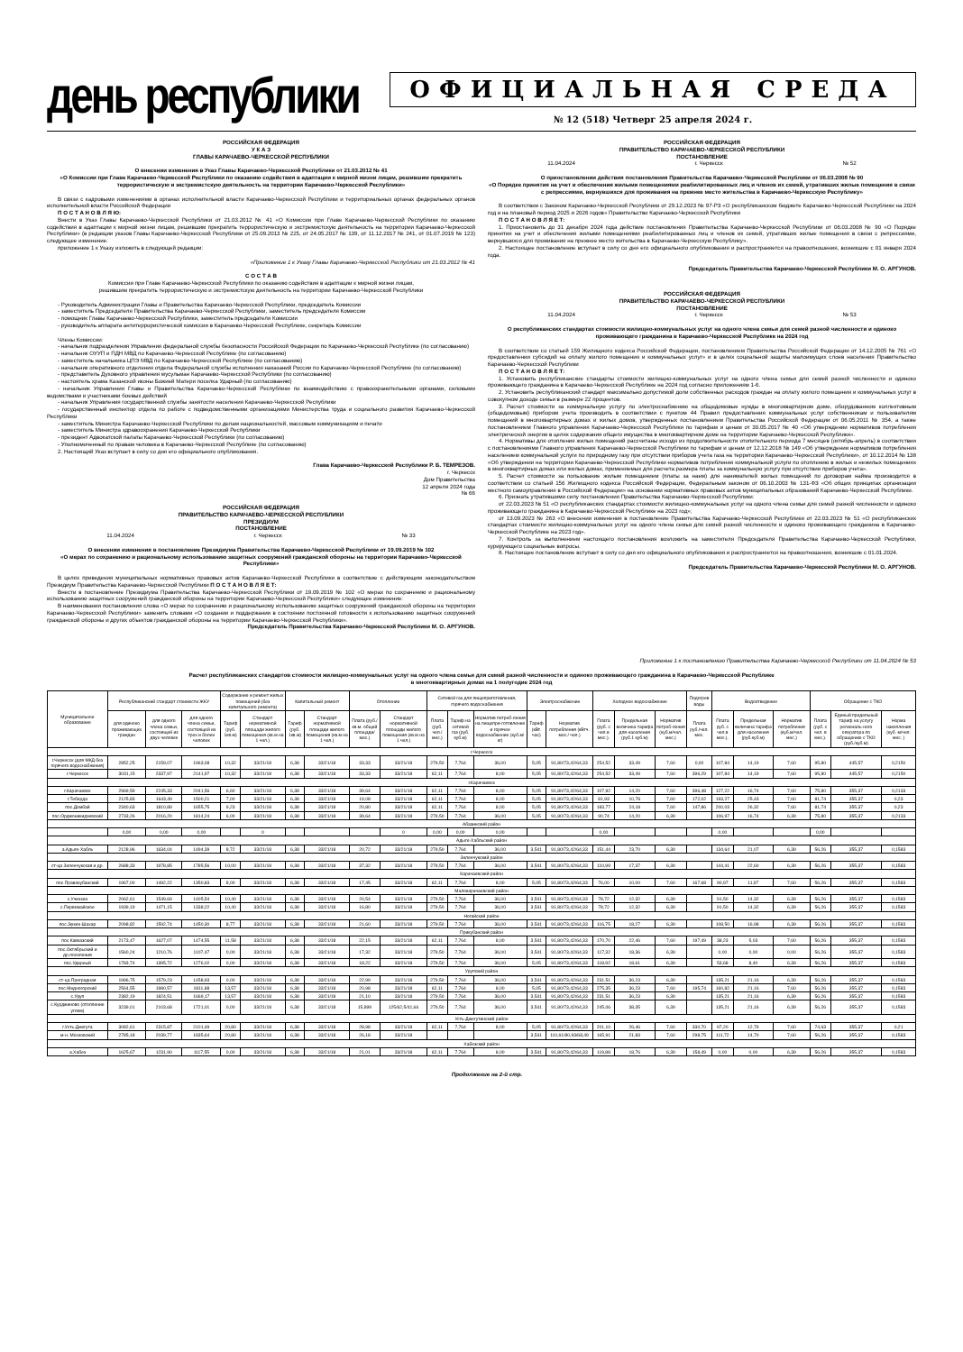день республики
ОФИЦИАЛЬНАЯ СРЕДА
№ 12 (518) Четверг 25 апреля 2024 г.
РОССИЙСКАЯ ФЕДЕРАЦИЯ
У К А З
ГЛАВЫ КАРАЧАЕВО-ЧЕРКЕССКОЙ РЕСПУБЛИКИ
О внесении изменения в Указ Главы Карачаево-Черкесской Республики от 21.03.2012 № 41
«О Комиссии при Главе Карачаево-Черкесской Республики по оказанию содействия в адаптации к мирной жизни лицам, решившим прекратить террористическую и экстремистскую деятельность на территории Карачаево-Черкесской Республики»
В связи с кадровыми изменениями в органах исполнительной власти Карачаево-Черкесской Республики и территориальных органах федеральных органов исполнительной власти Российской Федерации
П О С Т А Н О В Л Я Ю:
Внести в Указ Главы Карачаево-Черкесской Республики от 21.03.2012 № 41 «О Комиссии при Главе Карачаево-Черкесской Республики по оказанию содействия в адаптации к мирной жизни лицам, решившим прекратить террористическую и экстремистскую деятельность на территории Карачаево-Черкесской Республики» (в редакции указов Главы Карачаево-Черкесской Республики от 25.09.2013 № 225, от 24.05.2017 № 139, от 11.12.2017 № 241, от 01.07.2019 № 123) следующее изменение:
приложение 1 к Указу изложить в следующей редакции:
«Приложение 1 к Указу Главы Карачаево-Черкесской Республики от 21.03.2012 № 41
С О С Т А В
Комиссии при Главе Карачаево-Черкесской Республики по оказанию содействия в адаптации к мирной жизни лицам,
решившим прекратить террористическую и экстремистскую деятельность на территории Карачаево-Черкесской Республики
- Руководитель Администрации Главы и Правительства Карачаево-Черкесской Республики, председатель Комиссии
- заместитель Председателя Правительства Карачаево-Черкесской Республики, заместитель председателя Комиссии
- помощник Главы Карачаево-Черкесской Республики, заместитель председателя Комиссии
- руководитель аппарата антитеррористической комиссии в Карачаево-Черкесской Республике, секретарь Комиссии
Члены Комиссии:
- начальник подразделения Управления федеральной службы безопасности Российской Федерации по Карачаево-Черкесской Республике (по согласованию)
- начальник ОУУП и ПДН МВД по Карачаево-Черкесской Республике (по согласованию)
- заместитель начальника ЦПЭ МВД по Карачаево-Черкесской Республике (по согласованию)
- начальник оперативного отделения отдела Федеральной службы исполнения наказаний России по Карачаево-Черкесской Республике (по согласованию)
- представитель Духовного управления мусульман Карачаево-Черкесской Республики (по согласованию)
- настоятель храма Казанской иконы Божией Матери поселка Ударный (по согласованию)
- начальник Управления Главы и Правительства Карачаево-Черкесской Республики по взаимодействию с правоохранительными органами, силовыми ведомствами и участниками боевых действий
- начальник Управления государственной службы занятости населения Карачаево-Черкесской Республики
- государственный инспектор отдела по работе с подведомственными организациями Министерства труда и социального развития Карачаево-Черкесской Республики
- заместитель Министра Карачаево-Черкесской Республики по делам национальностей, массовым коммуникациям и печати
- заместитель Министра здравоохранения Карачаево-Черкесской Республики
- президент Адвокатской палаты Карачаево-Черкесской Республики (по согласованию)
- Уполномоченный по правам человека в Карачаево-Черкесской Республике (по согласованию)
2. Настоящий Указ вступает в силу со дня его официального опубликования.
Глава Карачаево-Черкесской Республики Р. Б. ТЕМРЕЗОВ.
г. Черкесск
Дом Правительства
12 апреля 2024 года
№ 66
РОССИЙСКАЯ ФЕДЕРАЦИЯ
ПРАВИТЕЛЬСТВО КАРАЧАЕВО-ЧЕРКЕССКОЙ РЕСПУБЛИКИ
ПРЕЗИДИУМ
ПОСТАНОВЛЕНИЕ
11.04.2024 г. Черкесск № 33
О внесении изменения в постановление Президиума Правительства Карачаево-Черкесской Республики от 19.09.2019 № 102
«О мерах по сохранению и рациональному использованию защитных сооружений гражданской обороны на территории Карачаево-Черкесской Республики»
В целях приведения муниципальных нормативных правовых актов Карачаево-Черкесской Республики в соответствие с действующим законодательством Президиум Правительства Карачаево-Черкесской Республики П О С Т А Н О В Л Я Е Т:
Внести в постановление Президиума Правительства Карачаево-Черкесской Республики от 19.09.2019 № 102 «О мерах по сохранению и рациональному использованию защитных сооружений гражданской обороны на территории Карачаево-Черкесской Республики» следующее изменение:
В наименовании постановления слова «О мерах по сохранению и рациональному использованию защитных сооружений гражданской обороны на территории Карачаево-Черкесской Республики» заменить словами «О создании и поддержании в состоянии постоянной готовности к использованию защитных сооружений гражданской обороны и других объектов гражданской обороны на территории Карачаево-Черкесской Республики».
Председатель Правительства Карачаево-Черкесской Республики М. О. АРГУНОВ.
РОССИЙСКАЯ ФЕДЕРАЦИЯ
ПРАВИТЕЛЬСТВО КАРАЧАЕВО-ЧЕРКЕССКОЙ РЕСПУБЛИКИ
ПОСТАНОВЛЕНИЕ
11.04.2024 г. Черкесск № 52
О приостановлении действия постановления Правительства Карачаево-Черкесской Республики от 06.03.2008 № 90
«О Порядке принятия на учет и обеспечения жилыми помещениями реабилитированных лиц и членов их семей, утративших жилые помещения в связи с репрессиями, вернувшихся для проживания на прежнее место жительства в Карачаево-Черкесскую Республику»
В соответствии с Законом Карачаево-Черкесской Республики от 29.12.2023 № 97-РЗ «О республиканском бюджете Карачаево-Черкесской Республики на 2024 год и на плановый период 2025 и 2026 годов» Правительство Карачаево-Черкесской Республики
П О С Т А Н О В Л Я Е Т:
1. Приостановить до 31 декабря 2024 года действие постановления Правительства Карачаево-Черкесской Республики от 06.03.2008 № 90 «О Порядке принятия на учет и обеспечения жилыми помещениями реабилитированных лиц и членов их семей, утративших жилые помещения в связи с репрессиями, вернувшихся для проживания на прежнее место жительства в Карачаево-Черкесскую Республику».
2. Настоящее постановление вступает в силу со дня его официального опубликования и распространяется на правоотношения, возникшие с 01 января 2024 года.
Председатель Правительства Карачаево-Черкесской Республики М. О. АРГУНОВ.
РОССИЙСКАЯ ФЕДЕРАЦИЯ
ПРАВИТЕЛЬСТВО КАРАЧАЕВО-ЧЕРКЕССКОЙ РЕСПУБЛИКИ
ПОСТАНОВЛЕНИЕ
11.04.2024 г. Черкесск № 53
О республиканских стандартах стоимости жилищно-коммунальных услуг на одного члена семьи для семей разной численности и одиноко проживающего гражданина в Карачаево-Черкесской Республике на 2024 год
В соответствии со статьей 159 Жилищного кодекса Российской Федерации, постановлением Правительства Российской Федерации от 14.12.2005 № 761 «О предоставлении субсидий на оплату жилого помещения и коммунальных услуг» и в целях социальной защиты малоимущих слоев населения Правительство Карачаево-Черкесской Республики
П О С Т А Н О В Л Я Е Т:
1. Установить республиканские стандарты стоимости жилищно-коммунальных услуг на одного члена семьи для семей разной численности и одиноко проживающего гражданина в Карачаево-Черкесской Республике на 2024 год согласно приложениям 1-6.
2. Установить республиканский стандарт максимально допустимой доли собственных расходов граждан на оплату жилого помещения и коммунальных услуг в совокупном доходе семьи в размере 22 процентов.
3. Расчет стоимости за коммунальную услугу по электроснабжению на общедомовые нужды в многоквартирном доме, оборудованном коллективным (общедомовым) прибором учета производить в соответствии с пунктом 44 Правил предоставления коммунальных услуг собственникам и пользователям помещений в многоквартирных домах и жилых домов, утвержденных постановлением Правительства Российской Федерации от 06.05.2011 № 354, а также постановлением Главного управления Карачаево-Черкесской Республики по тарифам и ценам от 30.05.2017 № 40 «Об утверждении нормативов потребления электрической энергии в целях содержания общего имущества в многоквартирном доме на территории Карачаево-Черкесской Республики».
4. Нормативы для отопления жилых помещений рассчитаны исходя из продолжительности отопительного периода 7 месяцев (октябрь-апрель) в соответствии с постановлениями Главного управления Карачаево-Черкесской Республики по тарифам и ценам от 12.12.2018 № 149 «Об утверждении нормативов потребления населением коммунальной услуги по природному газу при отсутствии приборов учета газа на территории Карачаево-Черкесской Республики», от 10.12.2014 № 138 «Об утверждении на территории Карачаево-Черкесской Республики нормативов потребления коммунальной услуги по отоплению в жилых и нежилых помещениях в многоквартирных домах или жилых домах, применяемых для расчета размера платы за коммунальную услугу при отсутствии приборов учета».
5. Расчет стоимости за пользование жилым помещением (платы за наем) для нанимателей жилых помещений по договорам найма производится в соответствии со статьей 156 Жилищного кодекса Российской Федерации, Федеральным законом от 06.10.2003 № 131-ФЗ «Об общих принципах организации местного самоуправления в Российской Федерации» на основании нормативных правовых актов муниципальных образований Карачаево-Черкесской Республики.
6. Признать утратившими силу постановления Правительства Карачаево-Черкесской Республики:
от 22.03.2023 № 51 «О республиканских стандартах стоимости жилищно-коммунальных услуг на одного члена семьи для семей разной численности и одиноко проживающего гражданина в Карачаево-Черкесской Республике на 2023 год»;
от 13.09.2023 № 263 «О внесении изменения в постановление Правительства Карачаево-Черкесской Республики от 22.03.2023 № 51 «О республиканских стандартах стоимости жилищно-коммунальных услуг на одного члена семьи для семей разной численности и одиноко проживающего гражданина в Карачаево-Черкесской Республике на 2023 год».
7. Контроль за выполнением настоящего постановления возложить на заместителя Председателя Правительства Карачаево-Черкесской Республики, курирующего социальные вопросы.
8. Настоящее постановление вступает в силу со дня его официального опубликования и распространяется на правоотношения, возникшие с 01.01.2024.
Председатель Правительства Карачаево-Черкесской Республики М. О. АРГУНОВ.
Приложение 1 к постановлению Правительства Карачаево-Черкесской Республики от 11.04.2024 № 53
Расчет республиканских стандартов стоимости жилищно-коммунальных услуг на одного члена семьи для семей разной численности и одиноко проживающего гражданина в Карачаево-Черкесской Республике
в многоквартирных домах на 1 полугодие 2024 год
| Муниципальное образование | Республиканский стандарт стоимости ЖКУ | | | Содержание и ремонт жилых помещений (без капитального ремонта) | | Капитальный ремонт | | Отопление | | Сетевой газ для пищеприготовления, горячего водоснабжения | | | Электроснабжение | | Холодное водоснабжение | | | Подогрев воды | Водоотведение | | | Обращение с ТКО | | |
| --- | --- | --- | --- | --- | --- | --- | --- | --- | --- | --- | --- | --- | --- | --- | --- | --- | --- | --- | --- | --- | --- | --- | --- | --- |
| | для одиноко проживающих граждан | для одного члена семьи, состоящей из двух человек | для одного члена семьи, состоящей из трех и более человек | Тариф (руб. 1кв.м) | Стандарт нормативной площади жилого помещения (кв.м на 1 чел.) | Тариф (руб. 1кв.м) | Стандарт нормативной площади жилого помещения (кв.м на 1 чел.) | Плата (руб./кв.м. общей площади/мес.) | Стандарт нормативной площади жилого помещения (кв.м на 1 чел.) | Плата (руб. чел./мес.) | Тариф на сетевой газ (руб. куб.м) | Норматив потреб-ления на пищепри-готовление и горячее водоснабжение (куб.м/кг) | Тариф (кВт. час) | Норматив потребления (кВтч. мес./ чел.) | Плата (руб. с чел.в мес.). | Предельная величина тарифа для населения (руб.1 куб.м) | Норматив потреб-ления (куб.м/чел. мес.) | Плата руб./чел. мес. | Плата руб. с чел.в мес.). | Предельная величина тарифа для населения (руб.куб.м) | Норматив потребления (куб.м/чел. мес.) | Плата (руб. с чел. в мес.). | Единый предельный тариф на услугу региональ-ного оператора по обращению с ТКО (руб./куб.м) | Норма накопления (куб. м/чел. мес. ) |
| г.Черкесск | | | | | | | | | | | | | | | | | | | | | | | | |
| г.Черкесск (для МКД без горячего водоснабжения) | 2852,25 | 2159,07 | 1963,08 | 10,32 | 33/21/18 | 6,38 | 33/21/18 | 33,33 | 33/21/18 | 279,50 | 7,764 | 36,00 | 5,05 | 91,80/73,42/64,33 | 254,52 | 33,49 | 7,60 | 0,00 | 107,84 | 14,19 | 7,60 | 95,80 | 445,57 | 0,2150 |
| г.Черкесск | 3031,15 | 2337,97 | 2141,97 | 10,32 | 33/21/18 | 6,38 | 33/21/18 | 33,33 | 33/21/18 | 62,11 | 7,764 | 8,00 | 5,05 | 91,80/73,42/64,33 | 254,52 | 33,49 | 7,60 | 396,29 | 107,84 | 14,19 | 7,60 | 95,80 | 445,57 | 0,2150 |
| г.Карачаевск | | | | | | | | | | | | | | | | | | | | | | | | |
| г.Карачаевск | 2969,59 | 2245,33 | 2041,56 | 6,60 | 33/21/18 | 6,38 | 33/21/18 | 39,64 | 33/21/18 | 62,11 | 7,764 | 8,00 | 5,05 | 91,80/73,42/64,33 | 107,92 | 14,20 | 7,60 | 396,48 | 127,22 | 16,74 | 7,60 | 75,80 | 355,37 | 0,2133 |
| г.Теберда | 2125,83 | 1643,49 | 1500,21 | 7,00 | 33/21/18 | 6,38 | 33/21/18 | 19,08 | 33/21/18 | 62,11 | 7,764 | 8,00 | 5,05 | 91,80/73,42/64,33 | 81,93 | 10,78 | 7,60 | 172,02 | 193,27 | 25,43 | 7,60 | 81,74 | 355,37 | 0,23 |
| пос.Домбай | 2340,63 | 1810,89 | 1655,75 | 9,23 | 33/21/18 | 6,38 | 33/21/18 | 20,80 | 33/21/18 | 62,11 | 7,764 | 8,00 | 5,05 | 91,80/73,42/64,33 | 183,77 | 24,18 | 7,60 | 147,86 | 200,03 | 26,32 | 7,60 | 81,74 | 355,37 | 0,23 |
| пос.Орджоникидзевский | 2733,26 | 2016,20 | 1814,24 | 6,00 | 33/21/18 | 6,38 | 33/21/18 | 39,64 | 33/21/18 | 279,50 | 7,764 | 36,00 | 5,05 | 91,80/73,42/64,33 | 90,74 | 14,20 | 6,39 | | 106,97 | 16,74 | 6,39 | 75,80 | 355,37 | 0,2133 |
| Абазинский район | | | | | | | | | | | | | | | | | | | | | | | | |
| | 0,00 | 0,00 | 0,00 | | 0 | | | | 0 | 0,00 | 0,00 | 0,00 | | | 0,00 | | | | 0,00 | | | 0,00 | | |
| Адыге-Хабльский район | | | | | | | | | | | | | | | | | | | | | | | | |
| а.Адыге-Хабль | 2128,96 | 1634,04 | 1494,39 | 8,72 | 33/21/18 | 6,38 | 33/21/18 | 20,72 | 33/21/18 | 279,50 | 7,764 | 36,00 | 3,541 | 91,80/73,42/64,33 | 151,44 | 23,70 | 6,39 | | 134,64 | 21,07 | 6,39 | 56,26 | 355,37 | 0,1583 |
| Зеленчукский район | | | | | | | | | | | | | | | | | | | | | | | | |
| ст-ца Зеленчукская и др. | 2688,33 | 1978,85 | 1785,56 | 10,00 | 33/21/18 | 6,38 | 33/21/18 | 37,32 | 33/21/18 | 279,50 | 7,764 | 36,00 | 3,541 | 91,80/73,42/64,33 | 110,99 | 17,37 | 6,39 | | 144,41 | 22,60 | 6,39 | 56,26 | 355,37 | 0,1583 |
| Карачаевский район | | | | | | | | | | | | | | | | | | | | | | | | |
| пос.Правокубанский | 1967,00 | 1492,22 | 1350,83 | 8,00 | 33/21/18 | 6,38 | 33/21/18 | 17,45 | 33/21/18 | 62,11 | 7,764 | 8,00 | 5,05 | 91,80/73,42/64,33 | 76,00 | 10,00 | 7,60 | 167,68 | 90,97 | 11,97 | 7,60 | 56,26 | 355,37 | 0,1583 |
| Малокарачаевский район | | | | | | | | | | | | | | | | | | | | | | | | |
| с.Учкекен | 2062,61 | 1549,69 | 1405,54 | 10,40 | 33/21/18 | 6,38 | 33/21/18 | 20,54 | 33/21/18 | 279,50 | 7,764 | 36,00 | 3,541 | 91,80/73,42/64,33 | 78,72 | 12,32 | 6,39 | | 91,50 | 14,32 | 6,39 | 56,26 | 355,37 | 0,1583 |
| с.Первомайское | 1939,19 | 1471,15 | 1338,22 | 10,40 | 33/21/18 | 6,38 | 33/21/18 | 16,80 | 33/21/18 | 279,50 | 7,764 | 36,00 | 3,541 | 91,80/73,42/64,33 | 78,72 | 12,32 | 6,39 | | 91,50 | 14,32 | 6,39 | 56,26 | 355,37 | 0,1583 |
| Ногайский район | | | | | | | | | | | | | | | | | | | | | | | | |
| пос.Эркен-Шахар | 2098,82 | 1592,74 | 1450,30 | 8,77 | 33/21/18 | 6,38 | 33/21/18 | 21,60 | 33/21/18 | 279,50 | 7,764 | 36,00 | 3,541 | 91,80/73,42/64,33 | 116,75 | 18,27 | 6,39 | | 108,50 | 16,98 | 6,39 | 56,26 | 355,37 | 0,1583 |
| Прикубанский район | | | | | | | | | | | | | | | | | | | | | | | | |
| пос.Кавказский | 2173,47 | 1627,07 | 1474,55 | 11,58 | 33/21/18 | 6,38 | 33/21/18 | 22,15 | 33/21/18 | 62,11 | 7,764 | 8,00 | 3,541 | 91,80/73,42/64,33 | 170,70 | 22,46 | 7,60 | 197,49 | 38,23 | 5,03 | 7,60 | 56,26 | 355,37 | 0,1583 |
| пос.Октябрьский и др.поселения | 1560,24 | 1210,76 | 1107,47 | 0,00 | 33/21/18 | 6,38 | 33/21/18 | 17,32 | 33/21/18 | 279,50 | 7,764 | 36,00 | 3,541 | 91,80/73,42/64,33 | 117,32 | 18,36 | 6,39 | | 0,00 | 0,00 | 0,00 | 56,26 | 355,37 | 0,1583 |
| пос.Ударный | 1783,74 | 1395,72 | 1276,02 | 0,00 | 33/21/18 | 6,38 | 33/21/18 | 18,22 | 33/21/18 | 279,50 | 7,764 | 36,00 | 5,05 | 91,80/73,42/64,33 | 118,92 | 18,61 | 6,39 | | 53,68 | 8,40 | 6,39 | 56,26 | 355,37 | 0,1583 |
| Урупский район | | | | | | | | | | | | | | | | | | | | | | | | |
| ст-ца Преградная | 1996,75 | 1579,23 | 1458,93 | 0,00 | 33/21/18 | 6,38 | 33/21/18 | 22,99 | 33/21/18 | 279,50 | 7,764 | 36,00 | 3,541 | 91,80/73,42/64,33 | 231,51 | 36,23 | 6,39 | | 135,21 | 21,16 | 6,39 | 56,26 | 355,37 | 0,1583 |
| пос.Медногорский | 2564,55 | 1980,57 | 1811,88 | 13,57 | 33/21/18 | 6,38 | 33/21/18 | 20,98 | 33/21/18 | 62,11 | 7,764 | 8,00 | 5,05 | 91,80/73,42/64,33 | 275,35 | 36,23 | 7,60 | 195,74 | 160,82 | 21,16 | 7,60 | 56,26 | 355,37 | 0,1583 |
| с.Уруп | 2382,19 | 1824,51 | 1669,17 | 13,57 | 33/21/18 | 6,38 | 33/21/18 | 21,10 | 33/21/18 | 279,50 | 7,764 | 36,00 | 3,541 | 91,80/73,42/64,33 | 231,51 | 36,23 | 6,39 | | 135,21 | 21,16 | 6,39 | 56,26 | 355,37 | 0,1583 |
| с.Курджиново (отопление углем) | 3239,01 | 2103,68 | 1721,01 | 0,00 | 33/21/18 | 6,38 | 33/21/18 | 15,899 | 125/62,5/41,66 | 279,50 | 7,764 | 36,00 | 3,541 | 91,80/73,42/64,33 | 245,06 | 38,35 | 6,39 | | 135,21 | 21,16 | 6,39 | 56,26 | 355,37 | 0,1583 |
| Усть-Джегутинский район | | | | | | | | | | | | | | | | | | | | | | | | |
| г.Усть-Джегута | 3082,61 | 2315,87 | 2101,49 | 20,80 | 33/21/18 | 6,38 | 33/21/18 | 28,98 | 33/21/18 | 62,11 | 7,764 | 8,00 | 5,05 | 91,80/73,42/64,33 | 201,10 | 26,46 | 7,60 | 330,70 | 97,20 | 12,79 | 7,60 | 74,63 | 355,37 | 0,21 |
| м-н. Московский | 2785,18 | 2039,77 | 1835,64 | 20,80 | 33/21/18 | 6,38 | 33/21/18 | 26,18 | 33/21/18 | | | | 3,541 | 110,61/80,93/68,49 | 165,91 | 21,83 | 7,60 | 298,75 | 111,72 | 14,70 | 7,60 | 56,26 | 355,37 | 0,1583 |
| Хабезский район | | | | | | | | | | | | | | | | | | | | | | | | |
| а.Хабез | 1625,67 | 1231,90 | 1117,55 | 0,00 | 33/21/18 | 6,38 | 33/21/18 | 21,01 | 33/21/18 | 62,11 | 7,764 | 8,00 | 3,541 | 91,80/73,42/64,33 | 119,88 | 18,76 | 6,39 | 158,49 | 0,00 | 0,00 | 6,39 | 56,26 | 355,37 | 0,1583 |
Продолжение на 2-й стр.